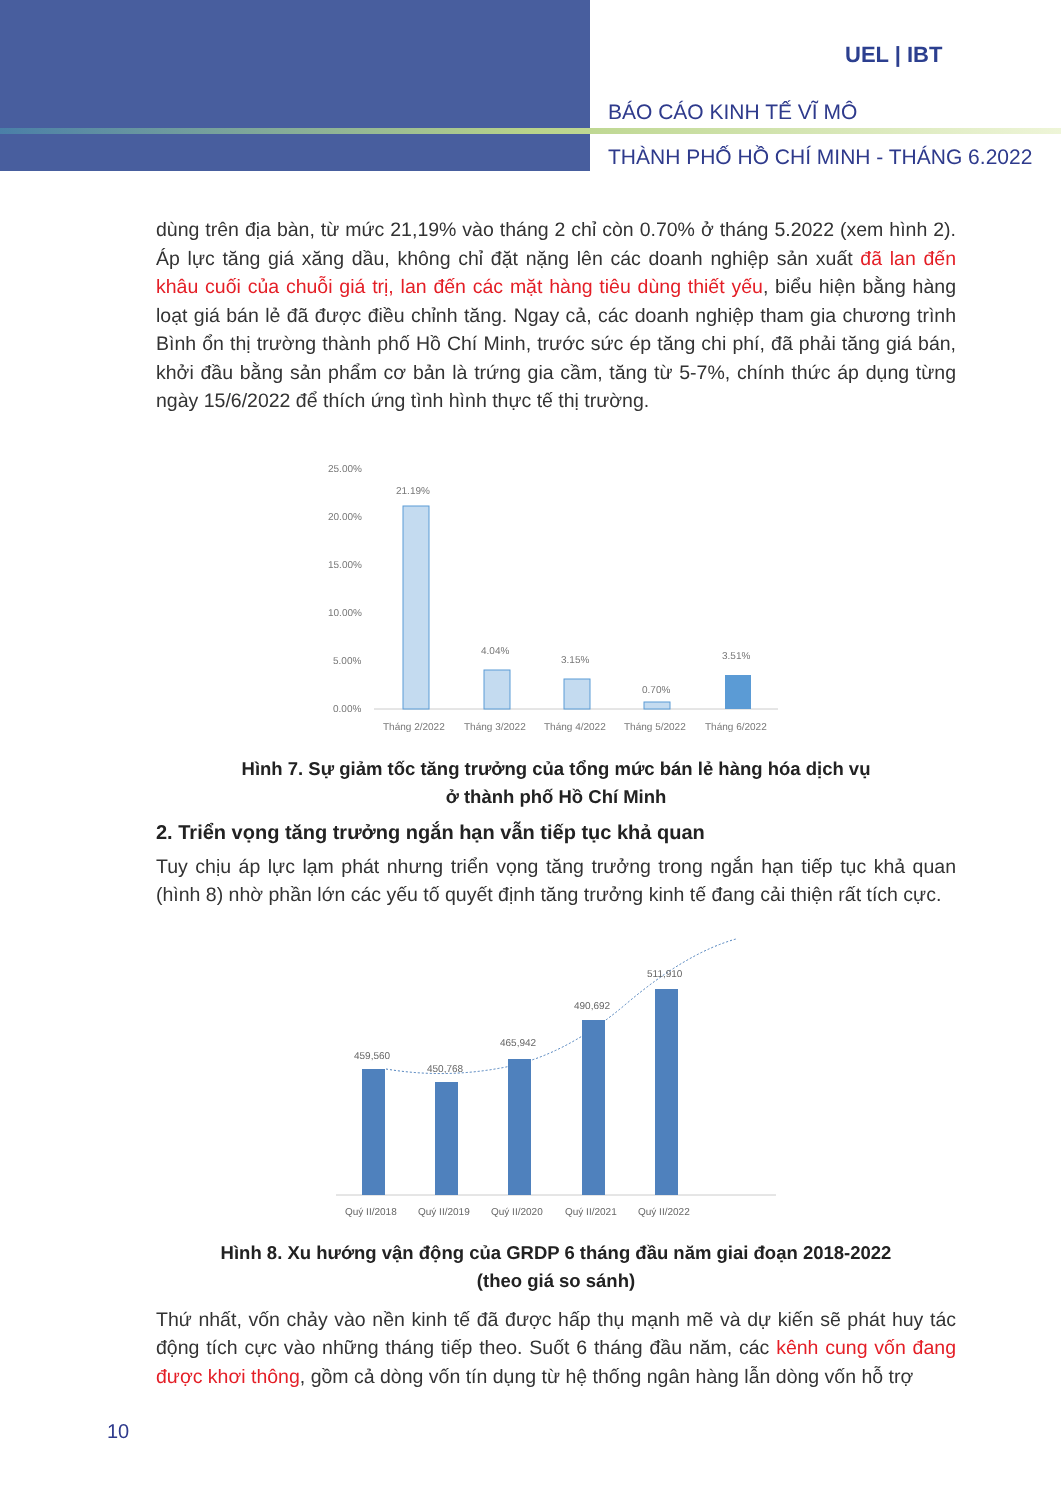UEL | IBT
BÁO CÁO KINH TẾ VĨ MÔ
THÀNH PHỐ HỒ CHÍ MINH - THÁNG 6.2022
dùng trên địa bàn, từ mức 21,19% vào tháng 2 chỉ còn 0.70% ở tháng 5.2022 (xem hình 2). Áp lực tăng giá xăng dầu, không chỉ đặt nặng lên các doanh nghiệp sản xuất đã lan đến khâu cuối của chuỗi giá trị, lan đến các mặt hàng tiêu dùng thiết yếu, biểu hiện bằng hàng loạt giá bán lẻ đã được điều chỉnh tăng. Ngay cả, các doanh nghiệp tham gia chương trình Bình ổn thị trường thành phố Hồ Chí Minh, trước sức ép tăng chi phí, đã phải tăng giá bán, khởi đầu bằng sản phẩm cơ bản là trứng gia cầm, tăng từ 5-7%, chính thức áp dụng từng ngày 15/6/2022 để thích ứng tình hình thực tế thị trường.
25.00%
20.00%
15.00%
10.00%
5.00%
0.00%
21.19%
4.04%
3.15%
0.70%
3.51%
Tháng 2/2022
Tháng 3/2022
Tháng 4/2022
Tháng 5/2022
Tháng 6/2022
Hình 7. Sự giảm tốc tăng trưởng của tổng mức bán lẻ hàng hóa dịch vụ
ở thành phố Hồ Chí Minh
2. Triển vọng tăng trưởng ngắn hạn vẫn tiếp tục khả quan
Tuy chịu áp lực lạm phát nhưng triển vọng tăng trưởng trong ngắn hạn tiếp tục khả quan (hình 8) nhờ phần lớn các yếu tố quyết định tăng trưởng kinh tế đang cải thiện rất tích cực.
459,560
450,768
465,942
490,692
511,910
Quý II/2018
Quý II/2019
Quý II/2020
Quý II/2021
Quý II/2022
Hình 8. Xu hướng vận động của GRDP 6 tháng đầu năm giai đoạn 2018-2022
(theo giá so sánh)
Thứ nhất, vốn chảy vào nền kinh tế đã được hấp thụ mạnh mẽ và dự kiến sẽ phát huy tác động tích cực vào những tháng tiếp theo. Suốt 6 tháng đầu năm, các kênh cung vốn đang được khơi thông, gồm cả dòng vốn tín dụng từ hệ thống ngân hàng lẫn dòng vốn hỗ trợ
10